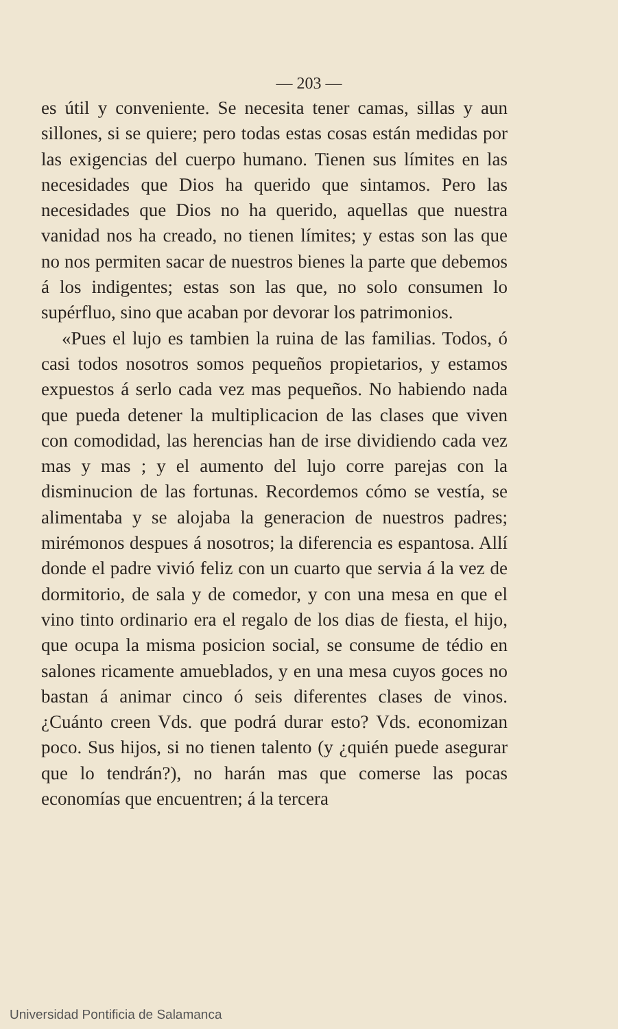— 203 —
es útil y conveniente. Se necesita tener camas, sillas y aun sillones, si se quiere; pero todas estas cosas están medidas por las exigencias del cuerpo humano. Tienen sus límites en las necesidades que Dios ha querido que sintamos. Pero las necesidades que Dios no ha querido, aquellas que nuestra vanidad nos ha creado, no tienen límites; y estas son las que no nos permiten sacar de nuestros bienes la parte que debemos á los indigentes; estas son las que, no solo consumen lo supérfluo, sino que acaban por devorar los patrimonios.
«Pues el lujo es tambien la ruina de las familias. Todos, ó casi todos nosotros somos pequeños propietarios, y estamos expuestos á serlo cada vez mas pequeños. No habiendo nada que pueda detener la multiplicacion de las clases que viven con comodidad, las herencias han de irse dividiendo cada vez mas y mas ; y el aumento del lujo corre parejas con la disminucion de las fortunas. Recordemos cómo se vestía, se alimentaba y se alojaba la generacion de nuestros padres; mirémonos despues á nosotros; la diferencia es espantosa. Allí donde el padre vivió feliz con un cuarto que servia á la vez de dormitorio, de sala y de comedor, y con una mesa en que el vino tinto ordinario era el regalo de los dias de fiesta, el hijo, que ocupa la misma posicion social, se consume de tédio en salones ricamente amueblados, y en una mesa cuyos goces no bastan á animar cinco ó seis diferentes clases de vinos. ¿Cuánto creen Vds. que podrá durar esto? Vds. economizan poco. Sus hijos, si no tienen talento (y ¿quién puede asegurar que lo tendrán?), no harán mas que comerse las pocas economías que encuentren; á la tercera
Universidad Pontificia de Salamanca